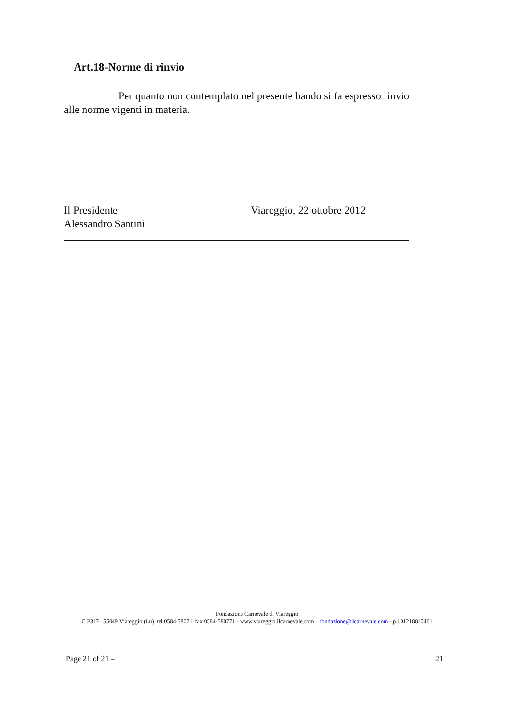Art.18-Norme di rinvio
Per quanto non contemplato nel presente bando si fa espresso rinvio alle norme vigenti in materia.
Il Presidente
Alessandro Santini
Viareggio, 22 ottobre 2012
Fondazione Carnevale di Viareggio
C.P317– 55049 Viareggio (Lu)–tel.0584-58071–fax 0584-580771 - www.viareggio.ilcarnevale.com – fondazione@ilcarnevale.com - p.i.01218810461
Page 21 of 21 – 21